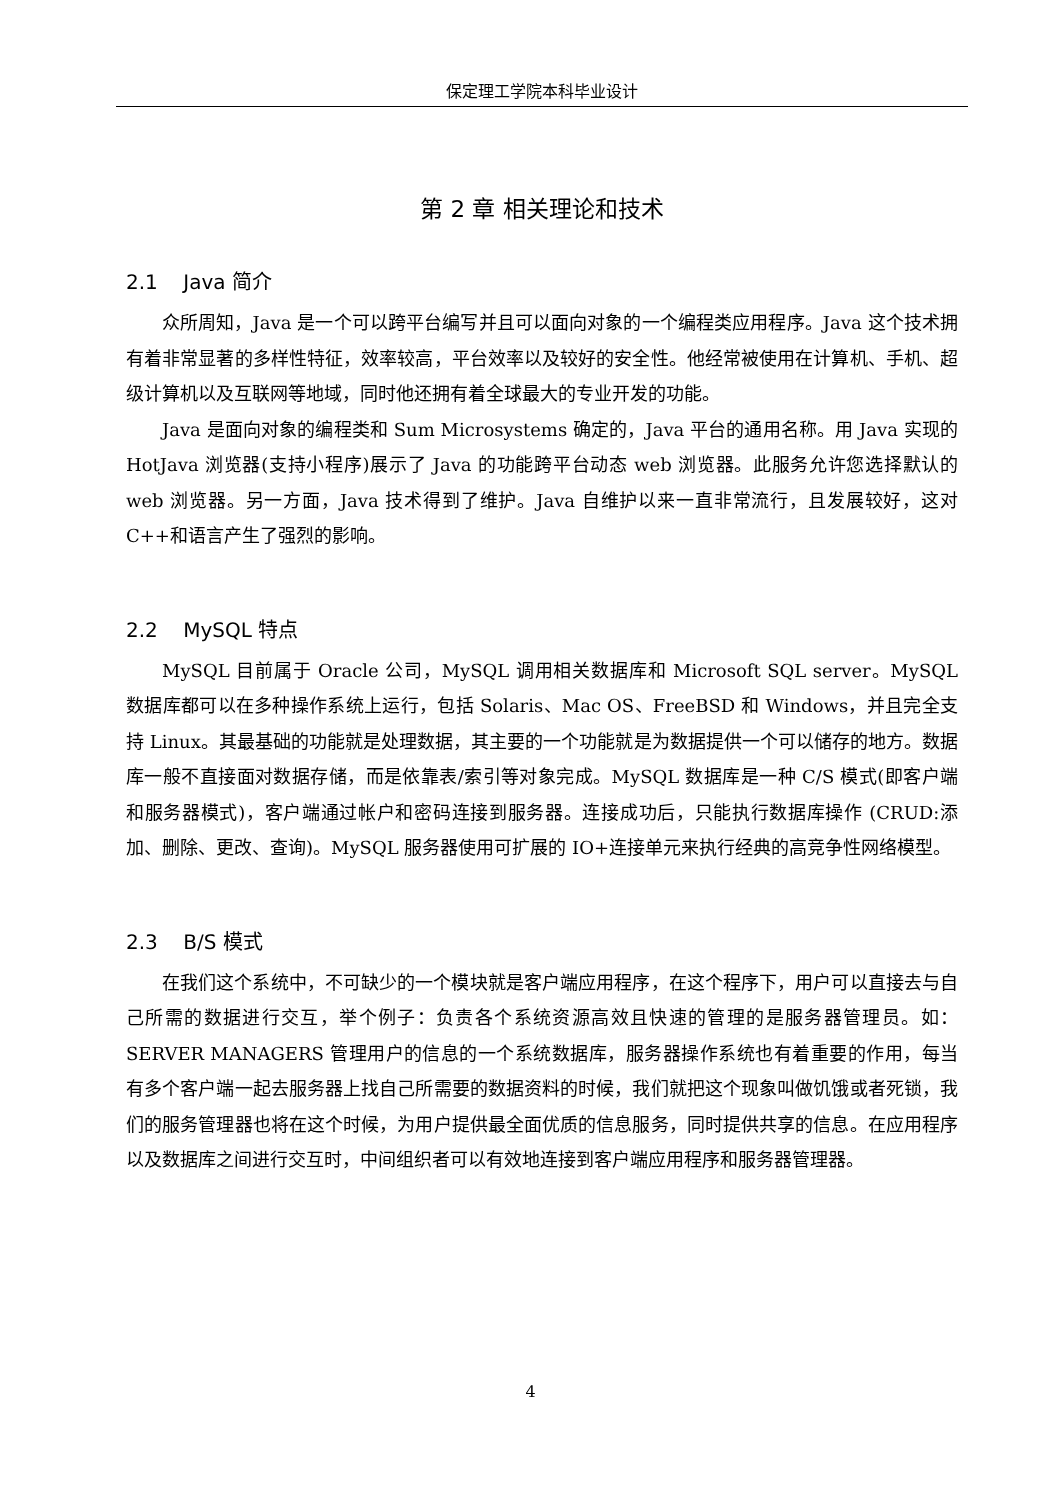保定理工学院本科毕业设计
第 2 章 相关理论和技术
2.1 Java 简介
众所周知，Java 是一个可以跨平台编写并且可以面向对象的一个编程类应用程序。Java 这个技术拥有着非常显著的多样性特征，效率较高，平台效率以及较好的安全性。他经常被使用在计算机、手机、超级计算机以及互联网等地域，同时他还拥有着全球最大的专业开发的功能。
Java 是面向对象的编程类和 Sum Microsystems 确定的，Java 平台的通用名称。用 Java 实现的 HotJava 浏览器(支持小程序)展示了 Java 的功能跨平台动态 web 浏览器。此服务允许您选择默认的 web 浏览器。另一方面，Java 技术得到了维护。Java 自维护以来一直非常流行，且发展较好，这对 C++和语言产生了强烈的影响。
2.2 MySQL 特点
MySQL 目前属于 Oracle 公司，MySQL 调用相关数据库和 Microsoft SQL server。MySQL 数据库都可以在多种操作系统上运行，包括 Solaris、Mac OS、FreeBSD 和 Windows，并且完全支持 Linux。其最基础的功能就是处理数据，其主要的一个功能就是为数据提供一个可以储存的地方。数据库一般不直接面对数据存储，而是依靠表/索引等对象完成。MySQL 数据库是一种 C/S 模式(即客户端和服务器模式)，客户端通过帐户和密码连接到服务器。连接成功后，只能执行数据库操作 (CRUD:添加、删除、更改、查询)。MySQL 服务器使用可扩展的 IO+连接单元来执行经典的高竞争性网络模型。
2.3 B/S 模式
在我们这个系统中，不可缺少的一个模块就是客户端应用程序，在这个程序下，用户可以直接去与自己所需的数据进行交互，举个例子：负责各个系统资源高效且快速的管理的是服务器管理员。如：SERVER MANAGERS 管理用户的信息的一个系统数据库，服务器操作系统也有着重要的作用，每当有多个客户端一起去服务器上找自己所需要的数据资料的时候，我们就把这个现象叫做饥饿或者死锁，我们的服务管理器也将在这个时候，为用户提供最全面优质的信息服务，同时提供共享的信息。在应用程序以及数据库之间进行交互时，中间组织者可以有效地连接到客户端应用程序和服务器管理器。
4